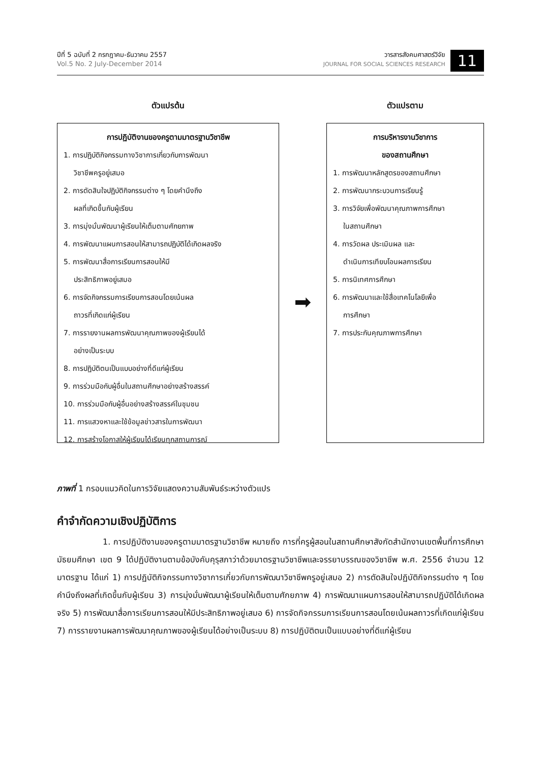ปีที่ 5 ฉบับที่ 2 กรกฎาคม-ธันวาคม 2557
Vol.5 No. 2 July-December 2014
วารสารสังคมศาสตร์วิจัย
JOURNAL FOR SOCIAL SCIENCES RESEARCH
11
ตัวแปรต้น
การปฏิบัติงานของครูตามมาตรฐานวิชาชีพ
1. การปฏิบัติกิจกรรมทางวิชาการเกี่ยวกับการพัฒนา
วิชาชีพครูอยู่เสมอ
2. การตัดสินใจปฏิบัติกิจกรรมต่าง ๆ โดยคำนึงถึง
ผลที่เกิดขึ้นกับผู้เรียน
3. การมุ่งมั่นพัฒนาผู้เรียนให้เต็มตามศักยภาพ
4. การพัฒนาแผนการสอนให้สามารถปฏิบัติได้เกิดผลจริง
5. การพัฒนาสื่อการเรียนการสอนให้มี
ประสิทธิภาพอยู่เสมอ
6. การจัดกิจกรรมการเรียนการสอนโดยเน้นผล
ถาวรที่เกิดแก่ผู้เรียน
7. การรายงานผลการพัฒนาคุณภาพของผู้เรียนได้
อย่างเป็นระบบ
8. การปฏิบัติตนเป็นแบบอย่างที่ดีแก่ผู้เรียน
9. การร่วมมือกับผู้อื่นในสถานศึกษาอย่างสร้างสรรค์
10. การร่วมมือกับผู้อื่นอย่างสร้างสรรค์ในชุมชน
11. การแสวงหาและใช้ข้อมูลข่าวสารในการพัฒนา
12. การสร้างโอกาสให้ผู้เรียนได้เรียนทุกสถานการณ์
➡
ตัวแปรตาม
การบริหารงานวิชาการ
ของสถานศึกษา
1. การพัฒนาหลักสูตรของสถานศึกษา
2. การพัฒนากระบวนการเรียนรู้
3. การวิจัยเพื่อพัฒนาคุณภาพการศึกษา
ในสถานศึกษา
4. การวัดผล ประเมินผล และ
ดำเนินการเทียบโอนผลการเรียน
5. การนิเทศการศึกษา
6. การพัฒนาและใช้สื่อเทคโนโลยีเพื่อ
การศึกษา
7. การประกันคุณภาพการศึกษา
ภาพที่ 1 กรอบแนวคิดในการวิจัยแสดงความสัมพันธ์ระหว่างตัวแปร
คำจำกัดความเชิงปฏิบัติการ
1. การปฏิบัติงานของครูตามมาตรฐานวิชาชีพ หมายถึง การที่ครูผู้สอนในสถานศึกษาสังกัดสำนักงานเขตพื้นที่การศึกษามัธยมศึกษา เขต 9 ได้ปฏิบัติงานตามข้อบังคับคุรุสภาว่าด้วยมาตรฐานวิชาชีพและจรรยาบรรณของวิชาชีพ พ.ศ. 2556 จำนวน 12 มาตรฐาน ได้แก่ 1) การปฏิบัติกิจกรรมทางวิชาการเกี่ยวกับการพัฒนาวิชาชีพครูอยู่เสมอ 2) การตัดสินใจปฏิบัติกิจกรรมต่าง ๆ โดยคำนึงถึงผลที่เกิดขึ้นกับผู้เรียน 3) การมุ่งมั่นพัฒนาผู้เรียนให้เต็มตามศักยภาพ 4) การพัฒนาแผนการสอนให้สามารถปฏิบัติได้เกิดผลจริง 5) การพัฒนาสื่อการเรียนการสอนให้มีประสิทธิภาพอยู่เสมอ 6) การจัดกิจกรรมการเรียนการสอนโดยเน้นผลถาวรที่เกิดแก่ผู้เรียน 7) การรายงานผลการพัฒนาคุณภาพของผู้เรียนได้อย่างเป็นระบบ 8) การปฏิบัติตนเป็นแบบอย่างที่ดีแก่ผู้เรียน